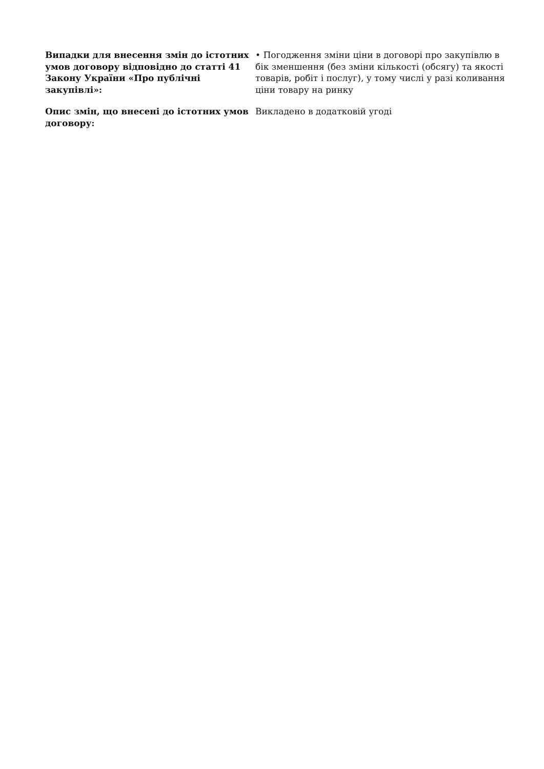| Випадки для внесення змін до істотних умов договору відповідно до статті 41 Закону України «Про публічні закупівлі»: | • Погодження зміни ціни в договорі про закупівлю в бік зменшення (без зміни кількості (обсягу) та якості товарів, робіт і послуг), у тому числі у разі коливання ціни товару на ринку |
| Опис змін, що внесені до істотних умов договору: | Викладено в додатковій угоді |